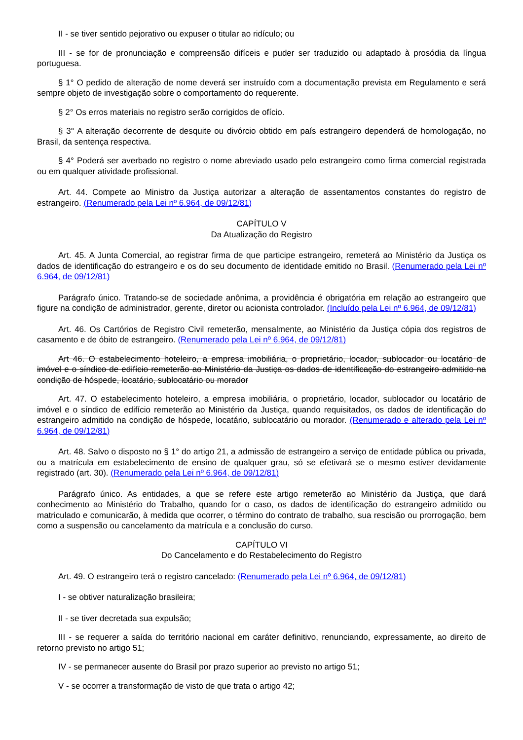II - se tiver sentido pejorativo ou expuser o titular ao ridículo; ou
III - se for de pronunciação e compreensão difíceis e puder ser traduzido ou adaptado à prosódia da língua portuguesa.
§ 1° O pedido de alteração de nome deverá ser instruído com a documentação prevista em Regulamento e será sempre objeto de investigação sobre o comportamento do requerente.
§ 2° Os erros materiais no registro serão corrigidos de ofício.
§ 3° A alteração decorrente de desquite ou divórcio obtido em país estrangeiro dependerá de homologação, no Brasil, da sentença respectiva.
§ 4° Poderá ser averbado no registro o nome abreviado usado pelo estrangeiro como firma comercial registrada ou em qualquer atividade profissional.
Art. 44. Compete ao Ministro da Justiça autorizar a alteração de assentamentos constantes do registro de estrangeiro. (Renumerado pela Lei nº 6.964, de 09/12/81)
CAPÍTULO V
Da Atualização do Registro
Art. 45. A Junta Comercial, ao registrar firma de que participe estrangeiro, remeterá ao Ministério da Justiça os dados de identificação do estrangeiro e os do seu documento de identidade emitido no Brasil. (Renumerado pela Lei nº 6.964, de 09/12/81)
Parágrafo único. Tratando-se de sociedade anônima, a providência é obrigatória em relação ao estrangeiro que figure na condição de administrador, gerente, diretor ou acionista controlador. (Incluído pela Lei nº 6.964, de 09/12/81)
Art. 46. Os Cartórios de Registro Civil remeterão, mensalmente, ao Ministério da Justiça cópia dos registros de casamento e de óbito de estrangeiro. (Renumerado pela Lei nº 6.964, de 09/12/81)
Art 46. O estabelecimento hoteleiro, a empresa imobiliária, o proprietário, locador, sublocador ou locatário de imóvel e o síndico de edifício remeterão ao Ministério da Justiça os dados de identificação do estrangeiro admitido na condição de hóspede, locatário, sublocatário ou morador
Art. 47. O estabelecimento hoteleiro, a empresa imobiliária, o proprietário, locador, sublocador ou locatário de imóvel e o síndico de edifício remeterão ao Ministério da Justiça, quando requisitados, os dados de identificação do estrangeiro admitido na condição de hóspede, locatário, sublocatário ou morador. (Renumerado e alterado pela Lei nº 6.964, de 09/12/81)
Art. 48. Salvo o disposto no § 1° do artigo 21, a admissão de estrangeiro a serviço de entidade pública ou privada, ou a matrícula em estabelecimento de ensino de qualquer grau, só se efetivará se o mesmo estiver devidamente registrado (art. 30). (Renumerado pela Lei nº 6.964, de 09/12/81)
Parágrafo único. As entidades, a que se refere este artigo remeterão ao Ministério da Justiça, que dará conhecimento ao Ministério do Trabalho, quando for o caso, os dados de identificação do estrangeiro admitido ou matriculado e comunicarão, à medida que ocorrer, o término do contrato de trabalho, sua rescisão ou prorrogação, bem como a suspensão ou cancelamento da matrícula e a conclusão do curso.
CAPÍTULO VI
Do Cancelamento e do Restabelecimento do Registro
Art. 49. O estrangeiro terá o registro cancelado: (Renumerado pela Lei nº 6.964, de 09/12/81)
I - se obtiver naturalização brasileira;
II - se tiver decretada sua expulsão;
III - se requerer a saída do território nacional em caráter definitivo, renunciando, expressamente, ao direito de retorno previsto no artigo 51;
IV - se permanecer ausente do Brasil por prazo superior ao previsto no artigo 51;
V - se ocorrer a transformação de visto de que trata o artigo 42;